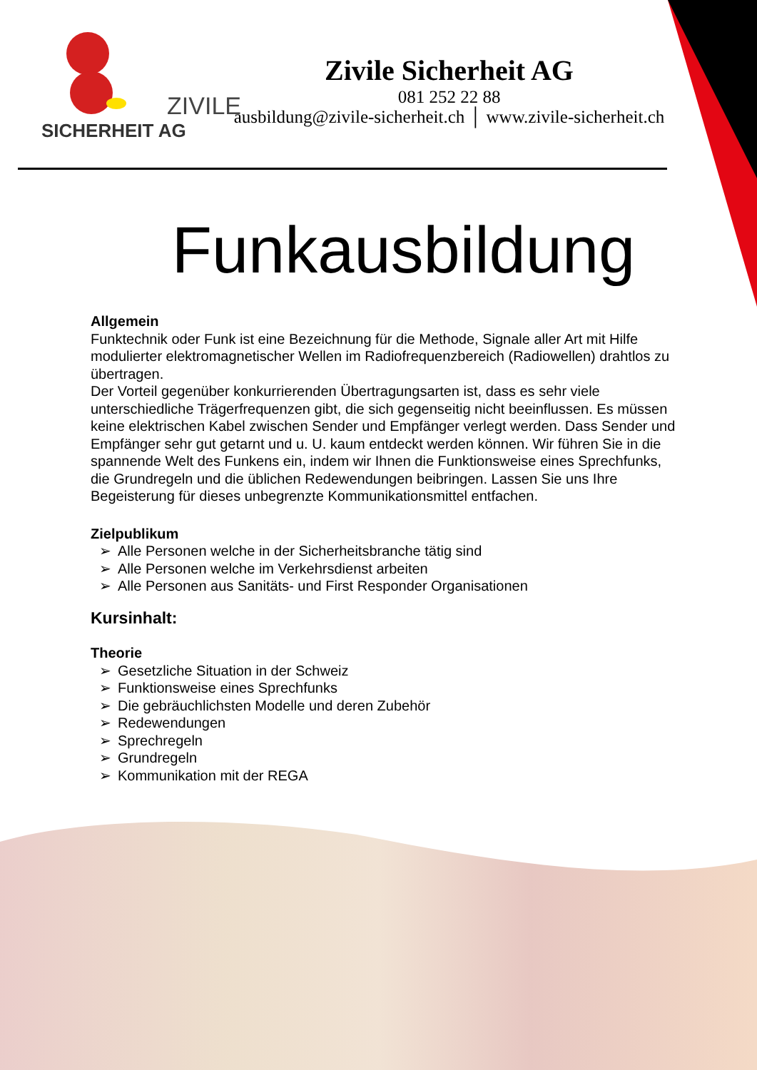ZIVILE
SICHERHEIT AG
Zivile Sicherheit AG
081 252 22 88
ausbildung@zivile-sicherheit.ch │ www.zivile-sicherheit.ch
Funkausbildung
Allgemein
Funktechnik oder Funk ist eine Bezeichnung für die Methode, Signale aller Art mit Hilfe modulierter elektromagnetischer Wellen im Radiofrequenzbereich (Radiowellen) drahtlos zu übertragen.
Der Vorteil gegenüber konkurrierenden Übertragungsarten ist, dass es sehr viele unterschiedliche Trägerfrequenzen gibt, die sich gegenseitig nicht beeinflussen. Es müssen keine elektrischen Kabel zwischen Sender und Empfänger verlegt werden. Dass Sender und Empfänger sehr gut getarnt und u. U. kaum entdeckt werden können. Wir führen Sie in die spannende Welt des Funkens ein, indem wir Ihnen die Funktionsweise eines Sprechfunks, die Grundregeln und die üblichen Redewendungen beibringen. Lassen Sie uns Ihre Begeisterung für dieses unbegrenzte Kommunikationsmittel entfachen.
Zielpublikum
➢ Alle Personen welche in der Sicherheitsbranche tätig sind
➢ Alle Personen welche im Verkehrsdienst arbeiten
➢ Alle Personen aus Sanitäts- und First Responder Organisationen
Kursinhalt:
Theorie
➢ Gesetzliche Situation in der Schweiz
➢ Funktionsweise eines Sprechfunks
➢ Die gebräuchlichsten Modelle und deren Zubehör
➢ Redewendungen
➢ Sprechregeln
➢ Grundregeln
➢ Kommunikation mit der REGA